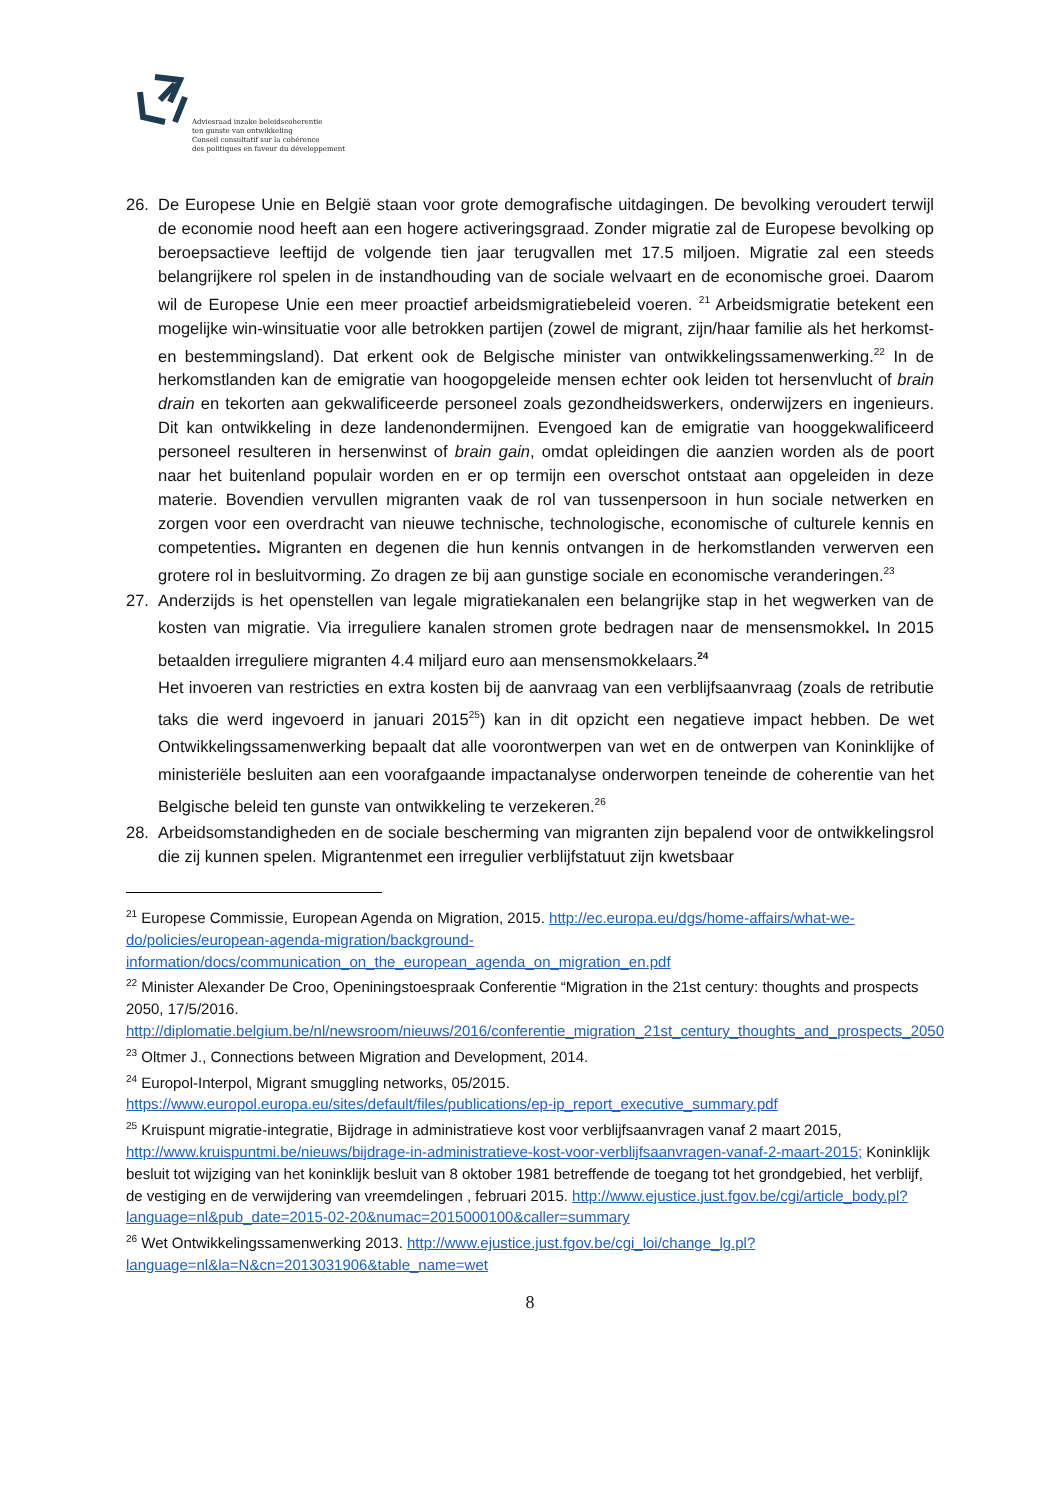Adviesraad inzake beleidscoherentie
ten gunste van ontwikkeling
Conseil consultatif sur la cohérence
des politiques en faveur du développement
26. De Europese Unie en België staan voor grote demografische uitdagingen. De bevolking veroudert terwijl de economie nood heeft aan een hogere activeringsgraad. Zonder migratie zal de Europese bevolking op beroepsactieve leeftijd de volgende tien jaar terugvallen met 17.5 miljoen. Migratie zal een steeds belangrijkere rol spelen in de instandhouding van de sociale welvaart en de economische groei. Daarom wil de Europese Unie een meer proactief arbeidsmigratiebeleid voeren. <sup>21</sup> Arbeidsmigratie betekent een mogelijke win-winsituatie voor alle betrokken partijen (zowel de migrant, zijn/haar familie als het herkomst- en bestemmingsland). Dat erkent ook de Belgische minister van ontwikkelingssamenwerking.<sup>22</sup> In de herkomstlanden kan de emigratie van hoogopgeleide mensen echter ook leiden tot hersenvlucht of brain drain en tekorten aan gekwalificeerde personeel zoals gezondheidswerkers, onderwijzers en ingenieurs. Dit kan ontwikkeling in deze landenondermijnen. Evengoed kan de emigratie van hooggekwalificeerd personeel resulteren in hersenwinst of brain gain, omdat opleidingen die aanzien worden als de poort naar het buitenland populair worden en er op termijn een overschot ontstaat aan opgeleiden in deze materie. Bovendien vervullen migranten vaak de rol van tussenpersoon in hun sociale netwerken en zorgen voor een overdracht van nieuwe technische, technologische, economische of culturele kennis en competenties. Migranten en degenen die hun kennis ontvangen in de herkomstlanden verwerven een grotere rol in besluitvorming. Zo dragen ze bij aan gunstige sociale en economische veranderingen.<sup>23</sup>
27. Anderzijds is het openstellen van legale migratiekanalen een belangrijke stap in het wegwerken van de kosten van migratie. Via irreguliere kanalen stromen grote bedragen naar de mensensmokkel. In 2015 betaalden irreguliere migranten 4.4 miljard euro aan mensensmokkelaars.<sup>24</sup>
Het invoeren van restricties en extra kosten bij de aanvraag van een verblijfsaanvraag (zoals de retributie taks die werd ingevoerd in januari 2015<sup>25</sup>) kan in dit opzicht een negatieve impact hebben. De wet Ontwikkelingssamenwerking bepaalt dat alle voorontwerpen van wet en de ontwerpen van Koninklijke of ministeriële besluiten aan een voorafgaande impactanalyse onderworpen teneinde de coherentie van het Belgische beleid ten gunste van ontwikkeling te verzekeren.<sup>26</sup>
28. Arbeidsomstandigheden en de sociale bescherming van migranten zijn bepalend voor de ontwikkelingsrol die zij kunnen spelen. Migrantenmet een irregulier verblijfstatuut zijn kwetsbaar
<sup>21</sup> Europese Commissie, European Agenda on Migration, 2015. http://ec.europa.eu/dgs/home-affairs/what-we-do/policies/european-agenda-migration/background-information/docs/communication_on_the_european_agenda_on_migration_en.pdf
<sup>22</sup> Minister Alexander De Croo, Openiningstoespraak Conferentie “Migration in the 21st century: thoughts and prospects 2050, 17/5/2016. http://diplomatie.belgium.be/nl/newsroom/nieuws/2016/conferentie_migration_21st_century_thoughts_and_prospects_2050
<sup>23</sup> Oltmer J., Connections between Migration and Development, 2014.
<sup>24</sup> Europol-Interpol, Migrant smuggling networks, 05/2015. https://www.europol.europa.eu/sites/default/files/publications/ep-ip_report_executive_summary.pdf
<sup>25</sup> Kruispunt migratie-integratie, Bijdrage in administratieve kost voor verblijfsaanvragen vanaf 2 maart 2015, http://www.kruispuntmi.be/nieuws/bijdrage-in-administratieve-kost-voor-verblijfsaanvragen-vanaf-2-maart-2015; Koninklijk besluit tot wijziging van het koninklijk besluit van 8 oktober 1981 betreffende de toegang tot het grondgebied, het verblijf, de vestiging en de verwijdering van vreemdelingen , februari 2015. http://www.ejustice.just.fgov.be/cgi/article_body.pl?language=nl&pub_date=2015-02-20&numac=2015000100&caller=summary
<sup>26</sup> Wet Ontwikkelingssamenwerking 2013. http://www.ejustice.just.fgov.be/cgi_loi/change_lg.pl?language=nl&la=N&cn=2013031906&table_name=wet
8